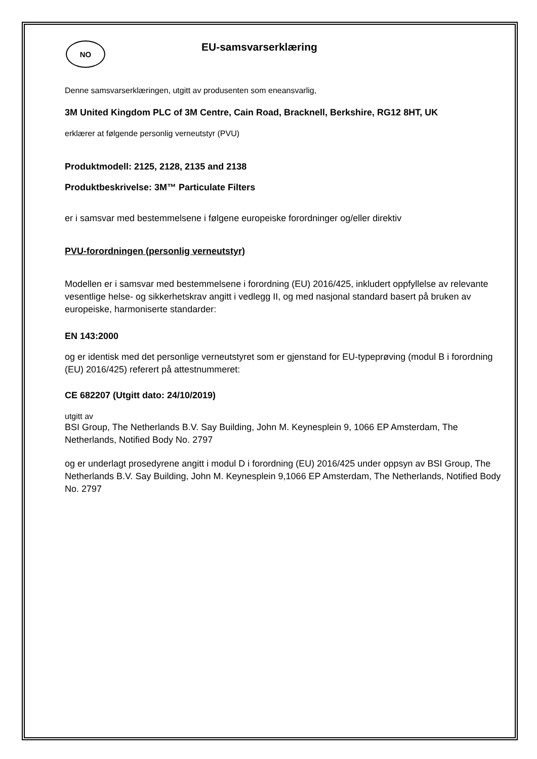NO
EU-samsvarserklæring
Denne samsvarserklæringen, utgitt av produsenten som eneansvarlig,
3M United Kingdom PLC of 3M Centre, Cain Road, Bracknell, Berkshire, RG12 8HT, UK
erklærer at følgende personlig verneutstyr (PVU)
Produktmodell: 2125, 2128, 2135 and 2138
Produktbeskrivelse: 3M™ Particulate Filters
er i samsvar med bestemmelsene i følgene europeiske forordninger og/eller direktiv
PVU-forordningen (personlig verneutstyr)
Modellen er i samsvar med bestemmelsene i forordning (EU) 2016/425, inkludert oppfyllelse av relevante vesentlige helse- og sikkerhetskrav angitt i vedlegg II, og med nasjonal standard basert på bruken av europeiske, harmoniserte standarder:
EN 143:2000
og er identisk med det personlige verneutstyret som er gjenstand for EU-typeprøving (modul B i forordning (EU) 2016/425) referert på attestnummeret:
CE 682207 (Utgitt dato: 24/10/2019)
utgitt av
BSI Group, The Netherlands B.V. Say Building, John M. Keynesplein 9, 1066 EP Amsterdam, The Netherlands, Notified Body No. 2797
og er underlagt prosedyrene angitt i modul D i forordning (EU) 2016/425 under oppsyn av BSI Group, The Netherlands B.V. Say Building, John M. Keynesplein 9,1066 EP Amsterdam, The Netherlands, Notified Body No. 2797